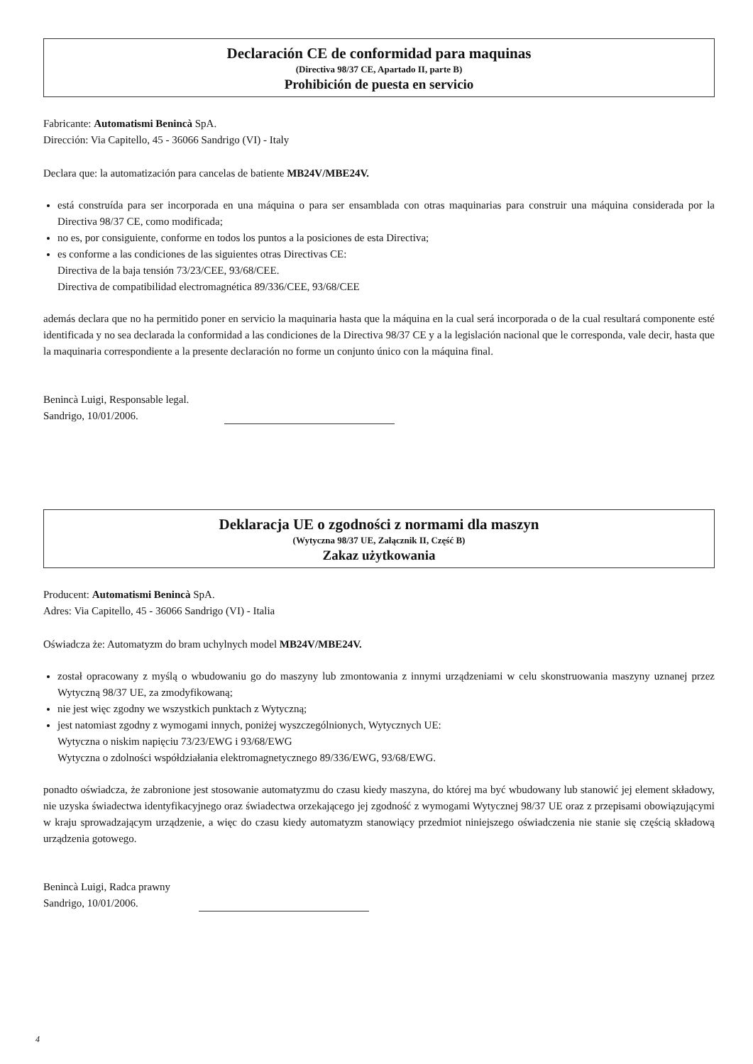Declaración CE de conformidad para maquinas
(Directiva 98/37 CE, Apartado II, parte B)
Prohibición de puesta en servicio
Fabricante: Automatismi Benincà SpA.
Dirección: Via Capitello, 45 - 36066 Sandrigo (VI) - Italy
Declara que: la automatización para cancelas de batiente MB24V/MBE24V.
está construída para ser incorporada en una máquina o para ser ensamblada con otras maquinarias para construir una máquina considerada por la Directiva 98/37 CE, como modificada;
no es, por consiguiente, conforme en todos los puntos a la posiciones de esta Directiva;
es conforme a las condiciones de las siguientes otras Directivas CE:
Directiva de la baja tensión 73/23/CEE, 93/68/CEE.
Directiva de compatibilidad electromagnética 89/336/CEE, 93/68/CEE
además declara que no ha permitido poner en servicio la maquinaria hasta que la máquina en la cual será incorporada o de la cual resultará componente esté identificada y no sea declarada la conformidad a las condiciones de la Directiva 98/37 CE y a la legislación nacional que le corresponda, vale decir, hasta que la maquinaria correspondiente a la presente declaración no forme un conjunto único con la máquina final.
Benincà Luigi, Responsable legal.
Sandrigo, 10/01/2006.
Deklaracja UE o zgodności z normami dla maszyn
(Wytyczna 98/37 UE, Załącznik II, Część B)
Zakaz użytkowania
Producent: Automatismi Benincà SpA.
Adres: Via Capitello, 45 - 36066 Sandrigo (VI) - Italia
Oświadcza że: Automatyzm do bram uchylnych model MB24V/MBE24V.
został opracowany z myślą o wbudowaniu go do maszyny lub zmontowania z innymi urządzeniami w celu skonstruowania maszyny uznanej przez Wytyczną 98/37 UE, za zmodyfikowaną;
nie jest więc zgodny we wszystkich punktach z Wytyczną;
jest natomiast zgodny z wymogami innych, poniżej wyszczególnionych, Wytycznych UE:
Wytyczna o niskim napięciu 73/23/EWG i 93/68/EWG
Wytyczna o zdolności współdziałania elektromagnetycznego 89/336/EWG, 93/68/EWG.
ponadto oświadcza, że zabronione jest stosowanie automatyzmu do czasu kiedy maszyna, do której ma być wbudowany lub stanowić jej element składowy, nie uzyska świadectwa identyfikacyjnego oraz świadectwa orzekającego jej zgodność z wymogami Wytycznej 98/37 UE oraz z przepisami obowiązującymi w kraju sprowadzającym urządzenie, a więc do czasu kiedy automatyzm stanowiący przedmiot niniejszego oświadczenia nie stanie się częścią składową urządzenia gotowego.
Benincà Luigi, Radca prawny
Sandrigo, 10/01/2006.
4